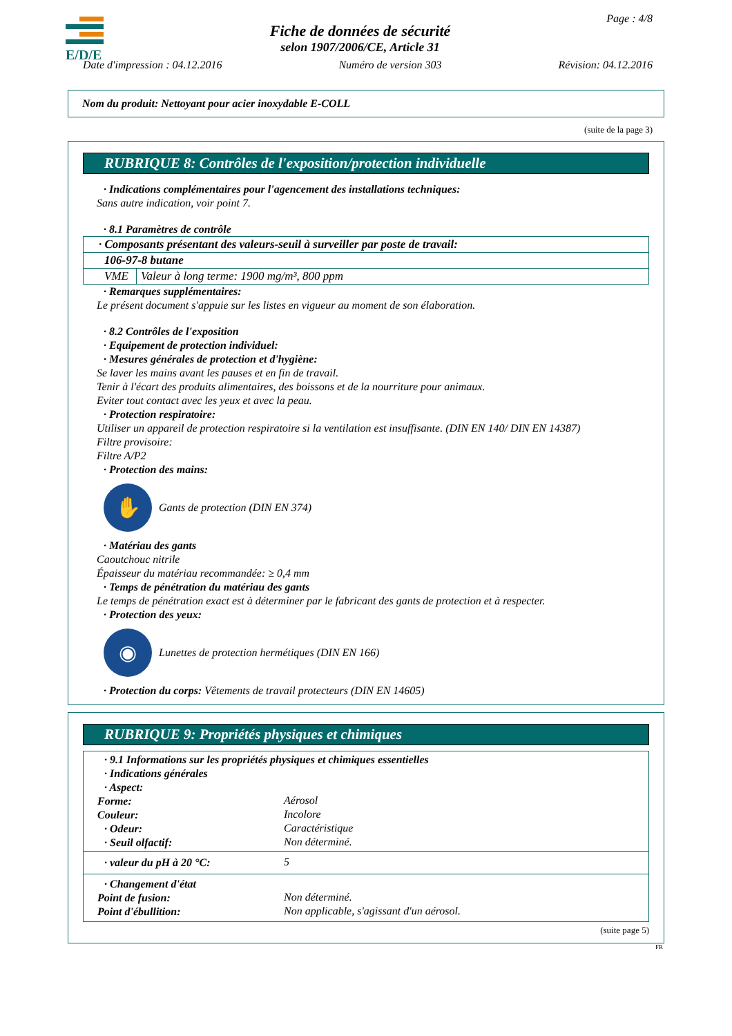E/D/E
Page : 4/8
Fiche de données de sécurité
selon 1907/2006/CE, Article 31
Date d'impression : 04.12.2016 Numéro de version 303 Révision: 04.12.2016
Nom du produit: Nettoyant pour acier inoxydable E-COLL
(suite de la page 3)
RUBRIQUE 8: Contrôles de l'exposition/protection individuelle
· Indications complémentaires pour l'agencement des installations techniques:
Sans autre indication, voir point 7.
· 8.1 Paramètres de contrôle
| · Composants présentant des valeurs-seuil à surveiller par poste de travail: | |
| 106-97-8 butane | |
| VME | Valeur à long terme: 1900 mg/m³, 800 ppm |
· Remarques supplémentaires:
Le présent document s'appuie sur les listes en vigueur au moment de son élaboration.
· 8.2 Contrôles de l'exposition
· Equipement de protection individuel:
· Mesures générales de protection et d'hygiène:
Se laver les mains avant les pauses et en fin de travail.
Tenir à l'écart des produits alimentaires, des boissons et de la nourriture pour animaux.
Eviter tout contact avec les yeux et avec la peau.
· Protection respiratoire:
Utiliser un appareil de protection respiratoire si la ventilation est insuffisante. (DIN EN 140/ DIN EN 14387)
Filtre provisoire:
Filtre A/P2
· Protection des mains:
✋
Gants de protection (DIN EN 374)
· Matériau des gants
Caoutchouc nitrile
Épaisseur du matériau recommandée: ≥ 0,4 mm
· Temps de pénétration du matériau des gants
Le temps de pénétration exact est à déterminer par le fabricant des gants de protection et à respecter.
· Protection des yeux:
◉
Lunettes de protection hermétiques (DIN EN 166)
· Protection du corps: Vêtements de travail protecteurs (DIN EN 14605)
RUBRIQUE 9: Propriétés physiques et chimiques
· 9.1 Informations sur les propriétés physiques et chimiques essentielles
· Indications générales
· Aspect:
Forme:
Aérosol
Couleur:
Incolore
· Odeur:
Caractéristique
· Seuil olfactif:
Non déterminé.
· valeur du pH à 20 °C:
5
· Changement d'état
Point de fusion:
Non déterminé.
Point d'ébullition:
Non applicable, s'agissant d'un aérosol.
(suite page 5)
FR